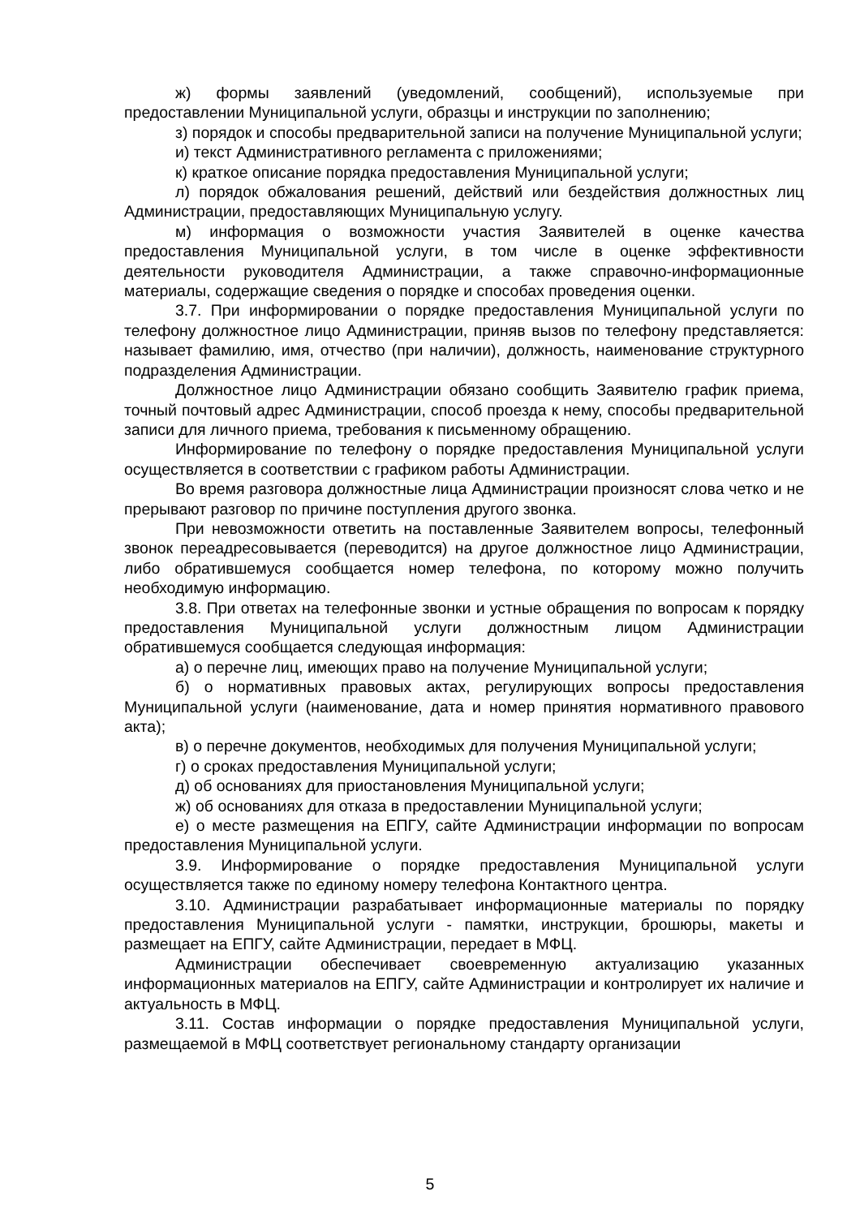ж) формы заявлений (уведомлений, сообщений), используемые при предоставлении Муниципальной услуги, образцы и инструкции по заполнению;
з) порядок и способы предварительной записи на получение Муниципальной услуги;
и) текст Административного регламента с приложениями;
к) краткое описание порядка предоставления Муниципальной услуги;
л) порядок обжалования решений, действий или бездействия должностных лиц Администрации, предоставляющих Муниципальную услугу.
м) информация о возможности участия Заявителей в оценке качества предоставления Муниципальной услуги, в том числе в оценке эффективности деятельности руководителя Администрации, а также справочно-информационные материалы, содержащие сведения о порядке и способах проведения оценки.
3.7. При информировании о порядке предоставления Муниципальной услуги по телефону должностное лицо Администрации, приняв вызов по телефону представляется: называет фамилию, имя, отчество (при наличии), должность, наименование структурного подразделения Администрации.
Должностное лицо Администрации обязано сообщить Заявителю график приема, точный почтовый адрес Администрации, способ проезда к нему, способы предварительной записи для личного приема, требования к письменному обращению.
Информирование по телефону о порядке предоставления Муниципальной услуги осуществляется в соответствии с графиком работы Администрации.
Во время разговора должностные лица Администрации произносят слова четко и не прерывают разговор по причине поступления другого звонка.
При невозможности ответить на поставленные Заявителем вопросы, телефонный звонок переадресовывается (переводится) на другое должностное лицо Администрации, либо обратившемуся сообщается номер телефона, по которому можно получить необходимую информацию.
3.8. При ответах на телефонные звонки и устные обращения по вопросам к порядку предоставления Муниципальной услуги должностным лицом Администрации обратившемуся сообщается следующая информация:
а) о перечне лиц, имеющих право на получение Муниципальной услуги;
б) о нормативных правовых актах, регулирующих вопросы предоставления Муниципальной услуги (наименование, дата и номер принятия нормативного правового акта);
в) о перечне документов, необходимых для получения Муниципальной услуги;
г) о сроках предоставления Муниципальной услуги;
д) об основаниях для приостановления Муниципальной услуги;
ж) об основаниях для отказа в предоставлении Муниципальной услуги;
е) о месте размещения на ЕПГУ, сайте Администрации информации по вопросам предоставления Муниципальной услуги.
3.9. Информирование о порядке предоставления Муниципальной услуги осуществляется также по единому номеру телефона Контактного центра.
3.10. Администрации разрабатывает информационные материалы по порядку предоставления Муниципальной услуги - памятки, инструкции, брошюры, макеты и размещает на ЕПГУ, сайте Администрации, передает в МФЦ.
Администрации обеспечивает своевременную актуализацию указанных информационных материалов на ЕПГУ, сайте Администрации и контролирует их наличие и актуальность в МФЦ.
3.11. Состав информации о порядке предоставления Муниципальной услуги, размещаемой в МФЦ соответствует региональному стандарту организации
5